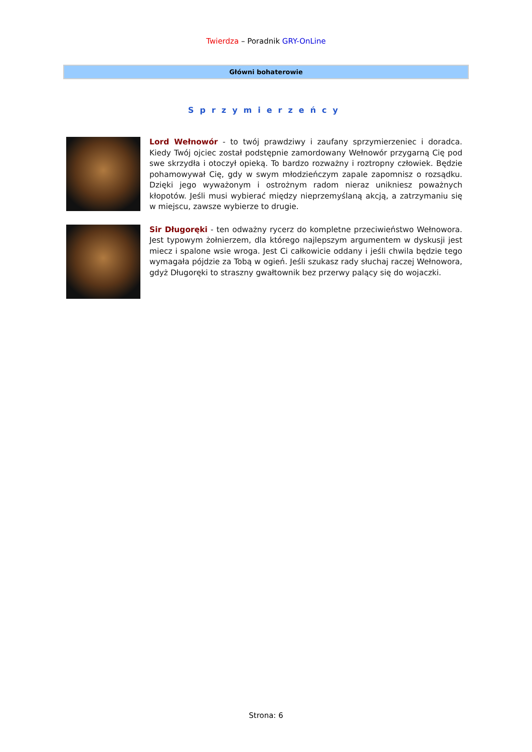Twierdza – Poradnik GRY-OnLine
Główni bohaterowie
Sprzymierzeńcy
Lord Wełnowór - to twój prawdziwy i zaufany sprzymierzeniec i doradca. Kiedy Twój ojciec został podstępnie zamordowany Wełnowór przygarną Cię pod swe skrzydła i otoczył opieką. To bardzo rozważny i roztropny człowiek. Będzie pohamowywał Cię, gdy w swym młodzieńczym zapale zapomnisz o rozsądku. Dzięki jego wyważonym i ostrożnym radom nieraz unikniesz poważnych kłopotów. Jeśli musi wybierać między nieprzemyślaną akcją, a zatrzymaniu się w miejscu, zawsze wybierze to drugie.
Sir Długoręki - ten odważny rycerz do kompletne przeciwieństwo Wełnowora. Jest typowym żołnierzem, dla którego najlepszym argumentem w dyskusji jest miecz i spalone wsie wroga. Jest Ci całkowicie oddany i jeśli chwila będzie tego wymagała pójdzie za Tobą w ogień. Jeśli szukasz rady słuchaj raczej Wełnowora, gdyż Długoręki to straszny gwałtownik bez przerwy palący się do wojaczki.
Strona: 6